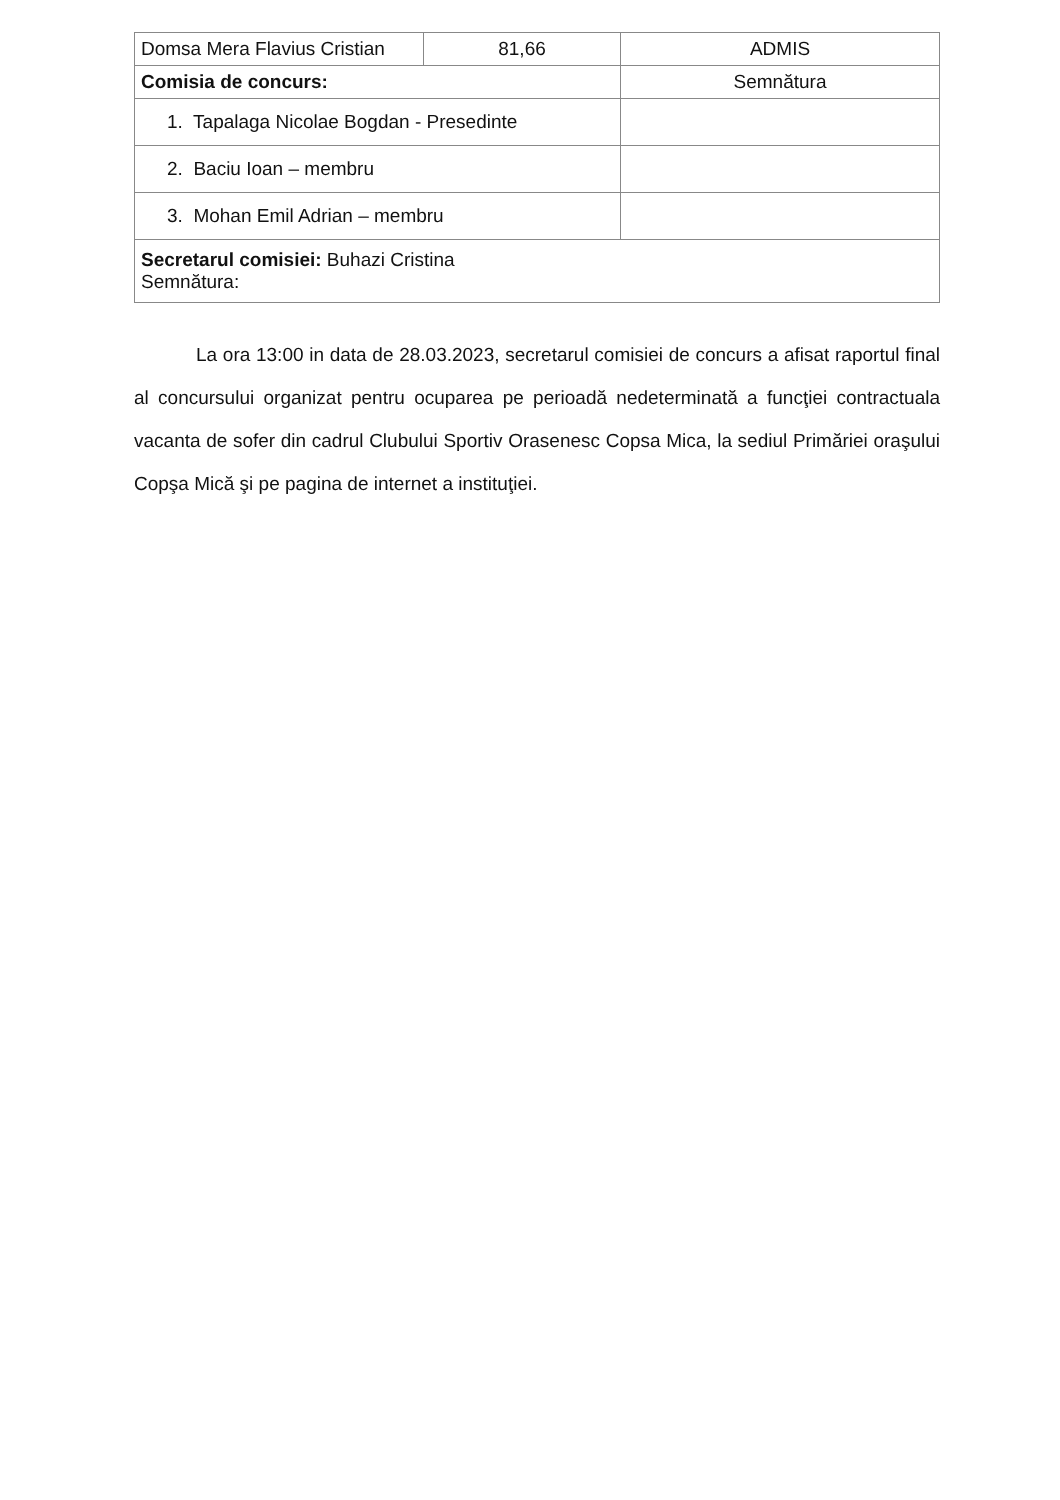| Domsa Mera Flavius Cristian | 81,66 | ADMIS |
| Comisia de concurs: | | Semnătura |
| 1. Tapalaga Nicolae Bogdan - Presedinte | | |
| 2. Baciu Ioan – membru | | |
| 3. Mohan Emil Adrian – membru | | |
| Secretarul comisiei: Buhazi Cristina Semnătura: | | |
La ora 13:00 in data de 28.03.2023, secretarul comisiei de concurs a afisat raportul final al concursului organizat pentru ocuparea pe perioadă nedeterminată a funcţiei contractuala vacanta de sofer din cadrul Clubului Sportiv Orasenesc Copsa Mica, la sediul Primăriei oraşului Copşa Mică şi pe pagina de internet a instituţiei.